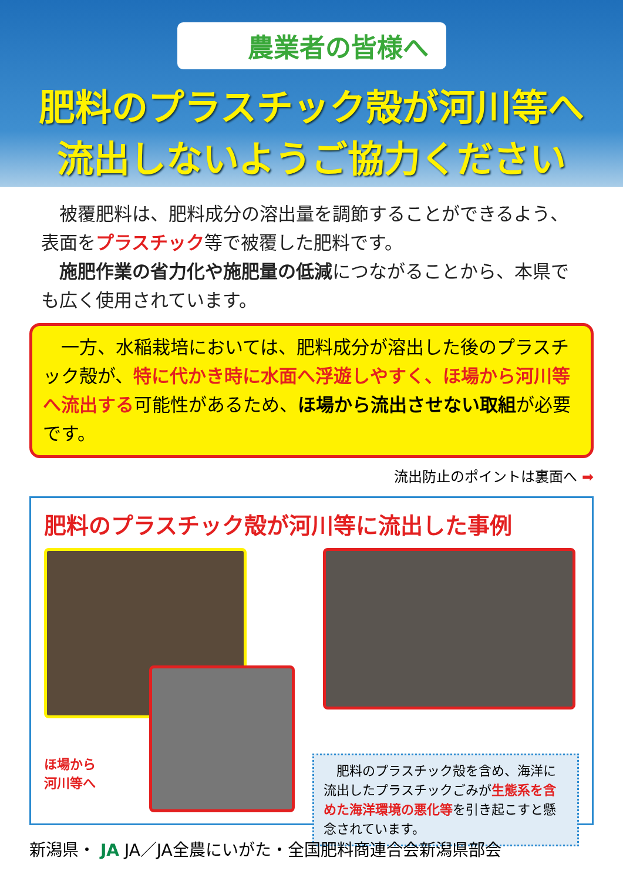農業者の皆様へ
肥料のプラスチック殻が河川等へ
流出しないようご協力ください
　被覆肥料は、肥料成分の溶出量を調節することができるよう、表面をプラスチック等で被覆した肥料です。
　施肥作業の省力化や施肥量の低減につながることから、本県でも広く使用されています。
　一方、水稲栽培においては、肥料成分が溶出した後のプラスチック殻が、特に代かき時に水面へ浮遊しやすく、ほ場から河川等へ流出する可能性があるため、ほ場から流出させない取組が必要です。
流出防止のポイントは裏面へ ➡
肥料のプラスチック殻が河川等に流出した事例
ほ場から
河川等へ
　肥料のプラスチック殻を含め、海洋に流出したプラスチックごみが生態系を含めた海洋環境の悪化等を引き起こすと懸念されています。
新潟県・ JA JA／JA全農にいがた・全国肥料商連合会新潟県部会